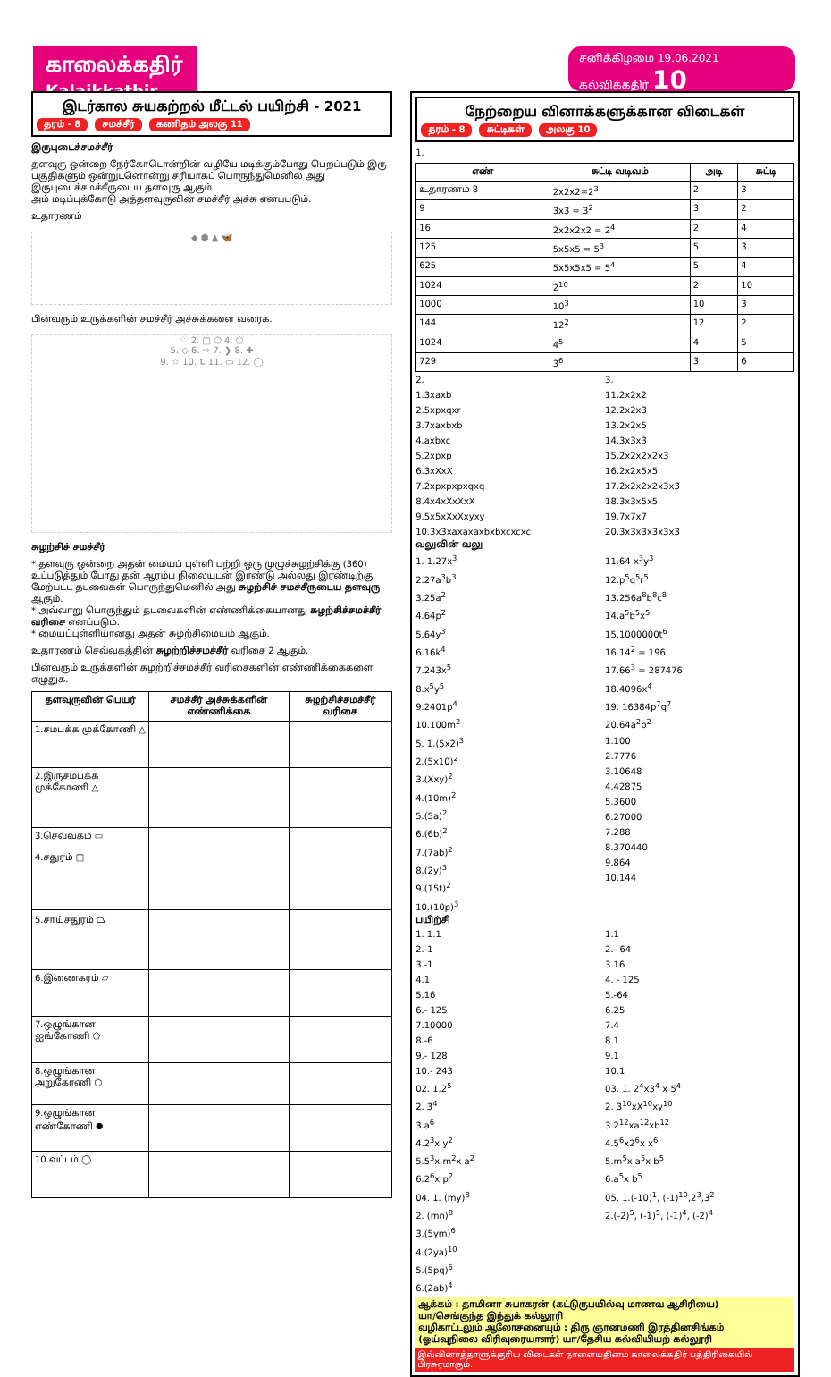காலைக்கதிர் Kalaikkathir
சனிக்கிழமை 19.06.2021 கல்விக்கதிர் 10
இடர்கால சுயகற்றல் மீட்டல் பயிற்சி - 2021
தரம் - 8 சமச்சீர் கணிதம் அலகு 11
இருபுடைச்சமச்சீர்
தளவுரு ஒன்றை நேர்கோடொன்றின் வழியே மடிக்கும்போது பெறப்படும் இரு பகுதிகளும் ஒன்றுடனொன்று சரியாகப் பொருந்துமெனில் அது இருபுடைச்சமச்சீருடைய தளவுரு ஆகும்.
அம் மடிப்புக்கோடு அத்தளவுருவின் சமச்சீர் அச்சு எனப்படும்.
உதாரணம்
◆ ⬢ ▲ 🦋
பின்வரும் உருக்களின் சமச்சீர் அச்சுக்களை வரைக.
♡ 2. □ ⬠ 4. ⬠
5. ◇ 6. ⇨ 7. ❯ 8. ✚
9. ☆ 10. ⮤ 11. ▭ 12. ◯
சுழற்சிச் சமச்சீர்
* தளவுரு ஒன்றை அதன் மையப் புள்ளி பற்றி ஒரு முழுச்சுழற்சிக்கு (360) உட்படுத்தும் போது தன் ஆரம்ப நிலையுடன் இரண்டு அல்லது இரண்டிற்கு மேற்பட்ட தடவைகள் பொருந்துமெனில் அது சுழற்சிச் சமச்சீருடைய தளவுரு ஆகும்.
* அவ்வாறு பொருந்தும் தடவைகளின் எண்ணிக்கையானது சுழற்சிச்சமச்சீர் வரிசை எனப்படும்.
* மையப்புள்ளியானது அதன் சுழற்சிமையம் ஆகும்.
உதாரணம் செவ்வகத்தின் சுழற்றிச்சமச்சீர் வரிசை 2 ஆகும்.
பின்வரும் உருக்களின் சுழற்றிச்சமச்சீர் வரிசைகளின் எண்ணிக்கைகளை எழுதுக.
| தளவுருவின் பெயர் | சமச்சீர் அச்சுக்களின் எண்ணிக்கை | சுழற்சிச்சமச்சீர் வரிசை |
| --- | --- | --- |
| 1.சமபக்க முக்கோணி △ | | |
| 2.இருசமபக்க முக்கோணி △ | | |
| 3.செவ்வகம் ▭ 4.சதுரம் □ | | |
| 5.சாய்சதுரம் ⏢ | | |
| 6.இணைகரம் ▱ | | |
| 7.ஒழுங்கான ஐங்கோணி ⬠ | | |
| 8.ஒழுங்கான அறுகோணி ⬡ | | |
| 9.ஒழுங்கான எண்கோணி ⯃ | | |
| 10.வட்டம் ◯ | | |
நேற்றைய வினாக்களுக்கான விடைகள்
தரம் - 8 சுட்டிகள் அலகு 10
1.
| எண் | சுட்டி வடிவம் | அடி | சுட்டி |
| --- | --- | --- | --- |
| உதாரணம் 8 | 2x2x2=2<sup>3</sup> | 2 | 3 |
| 9 | 3x3 = 3<sup>2</sup> | 3 | 2 |
| 16 | 2x2x2x2 = 2<sup>4</sup> | 2 | 4 |
| 125 | 5x5x5 = 5<sup>3</sup> | 5 | 3 |
| 625 | 5x5x5x5 = 5<sup>4</sup> | 5 | 4 |
| 1024 | 2<sup>10</sup> | 2 | 10 |
| 1000 | 10<sup>3</sup> | 10 | 3 |
| 144 | 12<sup>2</sup> | 12 | 2 |
| 1024 | 4<sup>5</sup> | 4 | 5 |
| 729 | 3<sup>6</sup> | 3 | 6 |
2.
1.3xaxb
2.5xpxqxr
3.7xaxbxb
4.axbxc
5.2xpxp
6.3xXxX
7.2xpxpxpxqxq
8.4x4xXxXxX
9.5x5xXxXxyxy
10.3x3xaxaxaxbxbxcxcxc
3.
11.2x2x2
12.2x2x3
13.2x2x5
14.3x3x3
15.2x2x2x2x3
16.2x2x5x5
17.2x2x2x2x3x3
18.3x3x5x5
19.7x7x7
20.3x3x3x3x3x3
வலுவின் வலு
1. 1.27x<sup>3</sup>
2.27a<sup>3</sup>b<sup>3</sup>
3.25a<sup>2</sup>
4.64p<sup>2</sup>
5.64y<sup>3</sup>
6.16k<sup>4</sup>
7.243x<sup>5</sup>
8.x<sup>5</sup>y<sup>5</sup>
9.2401p<sup>4</sup>
10.100m<sup>2</sup>
11.64 x<sup>3</sup>y<sup>3</sup>
12.p<sup>5</sup>q<sup>5</sup>r<sup>5</sup>
13.256a<sup>8</sup>b<sup>8</sup>c<sup>8</sup>
14.a<sup>5</sup>b<sup>5</sup>x<sup>5</sup>
15.1000000t<sup>6</sup>
16.14<sup>2</sup> = 196
17.66<sup>3</sup> = 287476
18.4096x<sup>4</sup>
19. 16384p<sup>7</sup>q<sup>7</sup>
20.64a<sup>2</sup>b<sup>2</sup>
5. 1.(5x2)<sup>3</sup>
2.(5x10)<sup>2</sup>
3.(Xxy)<sup>2</sup>
4.(10m)<sup>2</sup>
5.(5a)<sup>2</sup>
6.(6b)<sup>2</sup>
7.(7ab)<sup>2</sup>
8.(2y)<sup>3</sup>
9.(15t)<sup>2</sup>
10.(10p)<sup>3</sup>
1.100
2.7776
3.10648
4.42875
5.3600
6.27000
7.288
8.370440
9.864
10.144
பயிற்சி
1. 1.1
2.-1
3.-1
4.1
5.16
6.- 125
7.10000
8.-6
9.- 128
10.- 243
1.1
2.- 64
3.16
4. - 125
5.-64
6.25
7.4
8.1
9.1
10.1
02. 1.2<sup>5</sup>
2. 3<sup>4</sup>
3.a<sup>6</sup>
4.2<sup>3</sup>x y<sup>2</sup>
5.5<sup>3</sup>x m<sup>2</sup>x a<sup>2</sup>
6.2<sup>6</sup>x p<sup>2</sup>
03. 1. 2<sup>4</sup>x3<sup>4</sup> x 5<sup>4</sup>
2. 3<sup>10</sup>xX<sup>10</sup>xy<sup>10</sup>
3.2<sup>12</sup>xa<sup>12</sup>xb<sup>12</sup>
4.5<sup>6</sup>x2<sup>6</sup>x x<sup>6</sup>
5.m<sup>5</sup>x a<sup>5</sup>x b<sup>5</sup>
6.a<sup>5</sup>x b<sup>5</sup>
04. 1. (my)<sup>8</sup>
2. (mn)<sup>8</sup>
3.(5ym)<sup>6</sup>
4.(2ya)<sup>10</sup>
5.(5pq)<sup>6</sup>
6.(2ab)<sup>4</sup>
05. 1.(-10)<sup>1</sup>, (-1)<sup>10</sup>,2<sup>3</sup>,3<sup>2</sup>
2.(-2)<sup>5</sup>, (-1)<sup>5</sup>, (-1)<sup>4</sup>, (-2)<sup>4</sup>
ஆக்கம் : தாமினா சுபாகரன் (கட்டுருபயில்வு மாணவ ஆசிரியை)
யா/செங்குந்த இந்துக் கல்லூரி
வழிகாட்டலும் ஆலோசனையும் : திரு ஞானமணி இரத்தினசிங்கம்
(ஓய்வுநிலை விரிவுரையாளர்) யா/தேசிய கல்வியியற் கல்லூரி
இவ்வினாத்தாளுக்குரிய விடைகள் நாளையதினம் காலைக்கதிர் பத்திரிகையில் பிரசுரமாகும்.